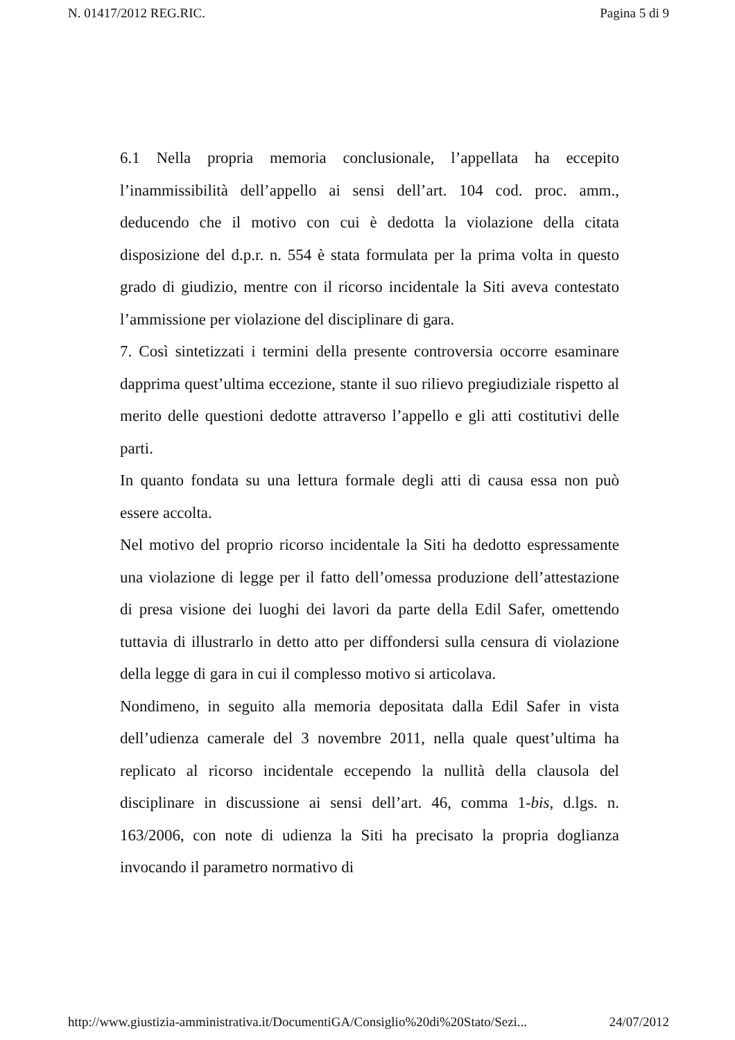N. 01417/2012 REG.RIC. Pagina 5 di 9
6.1 Nella propria memoria conclusionale, l’appellata ha eccepito l’inammissibilità dell’appello ai sensi dell’art. 104 cod. proc. amm., deducendo che il motivo con cui è dedotta la violazione della citata disposizione del d.p.r. n. 554 è stata formulata per la prima volta in questo grado di giudizio, mentre con il ricorso incidentale la Siti aveva contestato l’ammissione per violazione del disciplinare di gara.
7. Così sintetizzati i termini della presente controversia occorre esaminare dapprima quest’ultima eccezione, stante il suo rilievo pregiudiziale rispetto al merito delle questioni dedotte attraverso l’appello e gli atti costitutivi delle parti.
In quanto fondata su una lettura formale degli atti di causa essa non può essere accolta.
Nel motivo del proprio ricorso incidentale la Siti ha dedotto espressamente una violazione di legge per il fatto dell’omessa produzione dell’attestazione di presa visione dei luoghi dei lavori da parte della Edil Safer, omettendo tuttavia di illustrarlo in detto atto per diffondersi sulla censura di violazione della legge di gara in cui il complesso motivo si articolava.
Nondimeno, in seguito alla memoria depositata dalla Edil Safer in vista dell’udienza camerale del 3 novembre 2011, nella quale quest’ultima ha replicato al ricorso incidentale eccependo la nullità della clausola del disciplinare in discussione ai sensi dell’art. 46, comma 1-bis, d.lgs. n. 163/2006, con note di udienza la Siti ha precisato la propria doglianza invocando il parametro normativo di
http://www.giustizia-amministrativa.it/DocumentiGA/Consiglio%20di%20Stato/Sezi... 24/07/2012